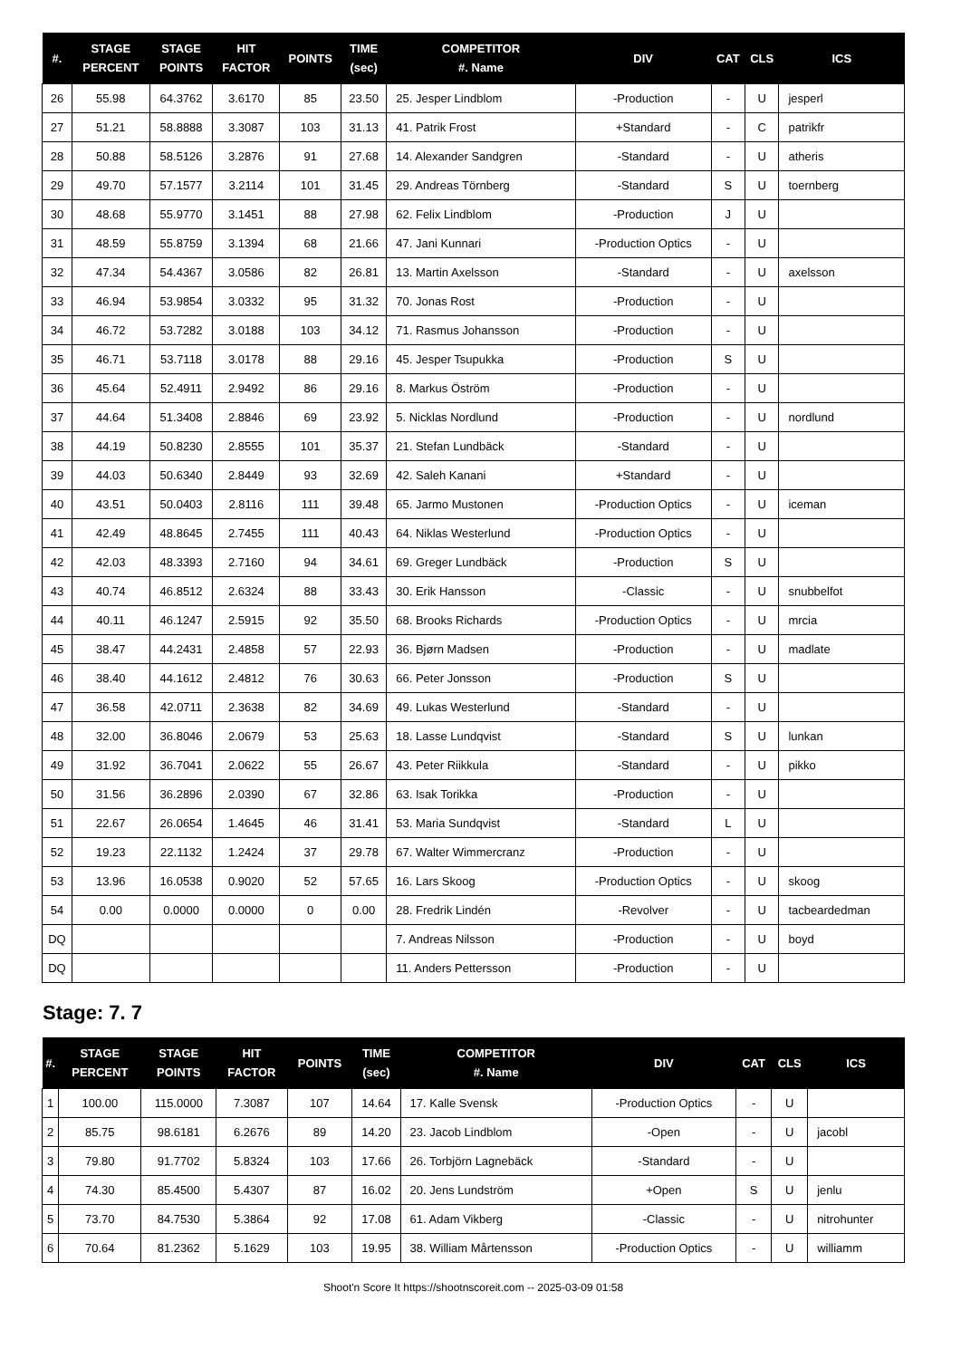| #. | STAGE PERCENT | STAGE POINTS | HIT FACTOR | POINTS | TIME (sec) | COMPETITOR #. Name | DIV | CAT | CLS | ICS |
| --- | --- | --- | --- | --- | --- | --- | --- | --- | --- | --- |
| 26 | 55.98 | 64.3762 | 3.6170 | 85 | 23.50 | 25. Jesper Lindblom | -Production | - | U | jesperl |
| 27 | 51.21 | 58.8888 | 3.3087 | 103 | 31.13 | 41. Patrik Frost | +Standard | - | C | patrikfr |
| 28 | 50.88 | 58.5126 | 3.2876 | 91 | 27.68 | 14. Alexander Sandgren | -Standard | - | U | atheris |
| 29 | 49.70 | 57.1577 | 3.2114 | 101 | 31.45 | 29. Andreas Törnberg | -Standard | S | U | toernberg |
| 30 | 48.68 | 55.9770 | 3.1451 | 88 | 27.98 | 62. Felix Lindblom | -Production | J | U | |
| 31 | 48.59 | 55.8759 | 3.1394 | 68 | 21.66 | 47. Jani Kunnari | -Production Optics | - | U | |
| 32 | 47.34 | 54.4367 | 3.0586 | 82 | 26.81 | 13. Martin Axelsson | -Standard | - | U | axelsson |
| 33 | 46.94 | 53.9854 | 3.0332 | 95 | 31.32 | 70. Jonas Rost | -Production | - | U | |
| 34 | 46.72 | 53.7282 | 3.0188 | 103 | 34.12 | 71. Rasmus Johansson | -Production | - | U | |
| 35 | 46.71 | 53.7118 | 3.0178 | 88 | 29.16 | 45. Jesper Tsupukka | -Production | S | U | |
| 36 | 45.64 | 52.4911 | 2.9492 | 86 | 29.16 | 8. Markus Öström | -Production | - | U | |
| 37 | 44.64 | 51.3408 | 2.8846 | 69 | 23.92 | 5. Nicklas Nordlund | -Production | - | U | nordlund |
| 38 | 44.19 | 50.8230 | 2.8555 | 101 | 35.37 | 21. Stefan Lundbäck | -Standard | - | U | |
| 39 | 44.03 | 50.6340 | 2.8449 | 93 | 32.69 | 42. Saleh Kanani | +Standard | - | U | |
| 40 | 43.51 | 50.0403 | 2.8116 | 111 | 39.48 | 65. Jarmo Mustonen | -Production Optics | - | U | iceman |
| 41 | 42.49 | 48.8645 | 2.7455 | 111 | 40.43 | 64. Niklas Westerlund | -Production Optics | - | U | |
| 42 | 42.03 | 48.3393 | 2.7160 | 94 | 34.61 | 69. Greger Lundbäck | -Production | S | U | |
| 43 | 40.74 | 46.8512 | 2.6324 | 88 | 33.43 | 30. Erik Hansson | -Classic | - | U | snubbelfot |
| 44 | 40.11 | 46.1247 | 2.5915 | 92 | 35.50 | 68. Brooks Richards | -Production Optics | - | U | mrcia |
| 45 | 38.47 | 44.2431 | 2.4858 | 57 | 22.93 | 36. Bjørn Madsen | -Production | - | U | madlate |
| 46 | 38.40 | 44.1612 | 2.4812 | 76 | 30.63 | 66. Peter Jonsson | -Production | S | U | |
| 47 | 36.58 | 42.0711 | 2.3638 | 82 | 34.69 | 49. Lukas Westerlund | -Standard | - | U | |
| 48 | 32.00 | 36.8046 | 2.0679 | 53 | 25.63 | 18. Lasse Lundqvist | -Standard | S | U | lunkan |
| 49 | 31.92 | 36.7041 | 2.0622 | 55 | 26.67 | 43. Peter Riikkula | -Standard | - | U | pikko |
| 50 | 31.56 | 36.2896 | 2.0390 | 67 | 32.86 | 63. Isak Torikka | -Production | - | U | |
| 51 | 22.67 | 26.0654 | 1.4645 | 46 | 31.41 | 53. Maria Sundqvist | -Standard | L | U | |
| 52 | 19.23 | 22.1132 | 1.2424 | 37 | 29.78 | 67. Walter Wimmercranz | -Production | - | U | |
| 53 | 13.96 | 16.0538 | 0.9020 | 52 | 57.65 | 16. Lars Skoog | -Production Optics | - | U | skoog |
| 54 | 0.00 | 0.0000 | 0.0000 | 0 | 0.00 | 28. Fredrik Lindén | -Revolver | - | U | tacbeardedman |
| DQ | | | | | | 7. Andreas Nilsson | -Production | - | U | boyd |
| DQ | | | | | | 11. Anders Pettersson | -Production | - | U | |
Stage: 7. 7
| #. | STAGE PERCENT | STAGE POINTS | HIT FACTOR | POINTS | TIME (sec) | COMPETITOR #. Name | DIV | CAT | CLS | ICS |
| --- | --- | --- | --- | --- | --- | --- | --- | --- | --- | --- |
| 1 | 100.00 | 115.0000 | 7.3087 | 107 | 14.64 | 17. Kalle Svensk | -Production Optics | - | U | |
| 2 | 85.75 | 98.6181 | 6.2676 | 89 | 14.20 | 23. Jacob Lindblom | -Open | - | U | jacobl |
| 3 | 79.80 | 91.7702 | 5.8324 | 103 | 17.66 | 26. Torbjörn Lagnebäck | -Standard | - | U | |
| 4 | 74.30 | 85.4500 | 5.4307 | 87 | 16.02 | 20. Jens Lundström | +Open | S | U | jenlu |
| 5 | 73.70 | 84.7530 | 5.3864 | 92 | 17.08 | 61. Adam Vikberg | -Classic | - | U | nitrohunter |
| 6 | 70.64 | 81.2362 | 5.1629 | 103 | 19.95 | 38. William Mårtensson | -Production Optics | - | U | williamm |
Shoot'n Score It https://shootnscoreit.com -- 2025-03-09 01:58